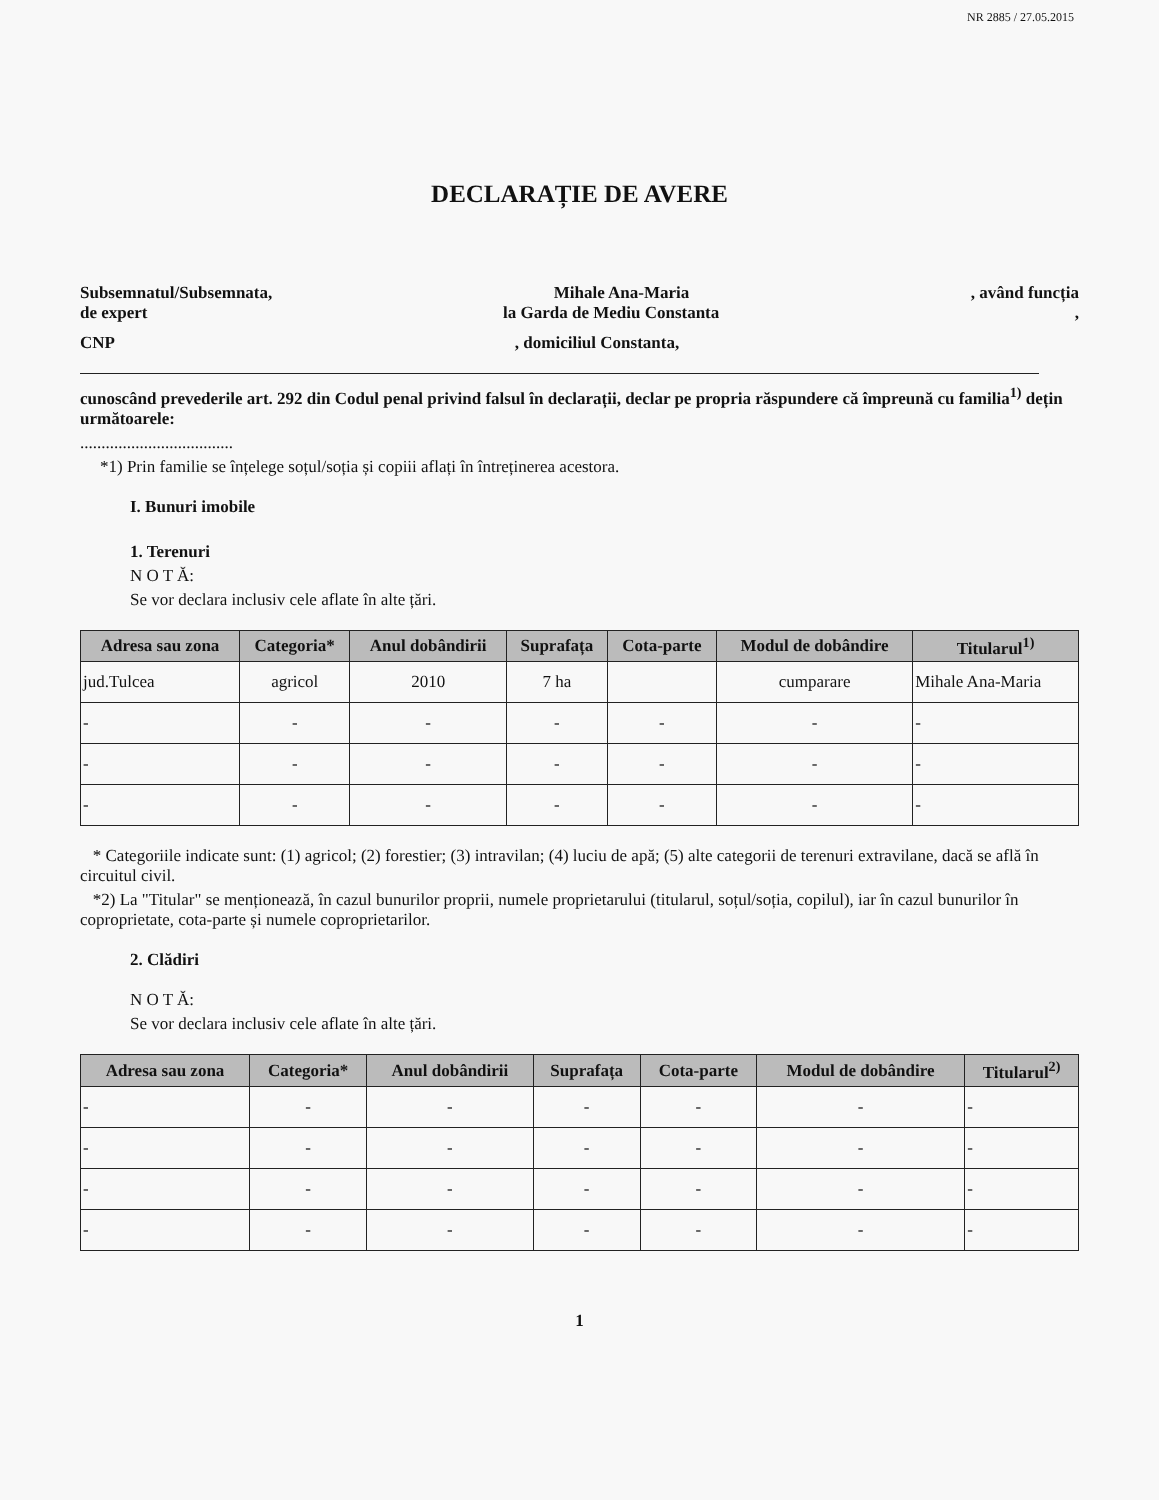NR 2885 / 27.05.2015
DECLARAȚIE DE AVERE
Subsemnatul/Subsemnata, Mihale Ana-Maria, având funcția
de expert la Garda de Mediu Constanta,
CNP, domiciliul Constanta,
cunoscând prevederile art. 292 din Codul penal privind falsul în declarații, declar pe propria răspundere că împreună cu familia<sup>1)</sup> dețin următoarele:
....................................
*1) Prin familie se înțelege soțul/soția și copiii aflați în întreținerea acestora.
I. Bunuri imobile
1. Terenuri
N O T Ă:
Se vor declara inclusiv cele aflate în alte țări.
| Adresa sau zona | Categoria* | Anul dobândirii | Suprafața | Cota-parte | Modul de dobândire | Titularul<sup>1)</sup> |
| --- | --- | --- | --- | --- | --- | --- |
| jud.Tulcea | agricol | 2010 | 7 ha | | cumparare | Mihale Ana-Maria |
| - | - | - | - | - | - | - |
| - | - | - | - | - | - | - |
| - | - | - | - | - | - | - |
* Categoriile indicate sunt: (1) agricol; (2) forestier; (3) intravilan; (4) luciu de apă; (5) alte categorii de terenuri extravilane, dacă se află în circuitul civil.
*2) La "Titular" se menționează, în cazul bunurilor proprii, numele proprietarului (titularul, soțul/soția, copilul), iar în cazul bunurilor în coproprietate, cota-parte și numele coproprietarilor.
2. Clădiri
N O T Ă:
Se vor declara inclusiv cele aflate în alte țări.
| Adresa sau zona | Categoria* | Anul dobândirii | Suprafața | Cota-parte | Modul de dobândire | Titularul<sup>2)</sup> |
| --- | --- | --- | --- | --- | --- | --- |
| - | - | - | - | - | - | - |
| - | - | - | - | - | - | - |
| - | - | - | - | - | - | - |
| - | - | - | - | - | - | - |
1